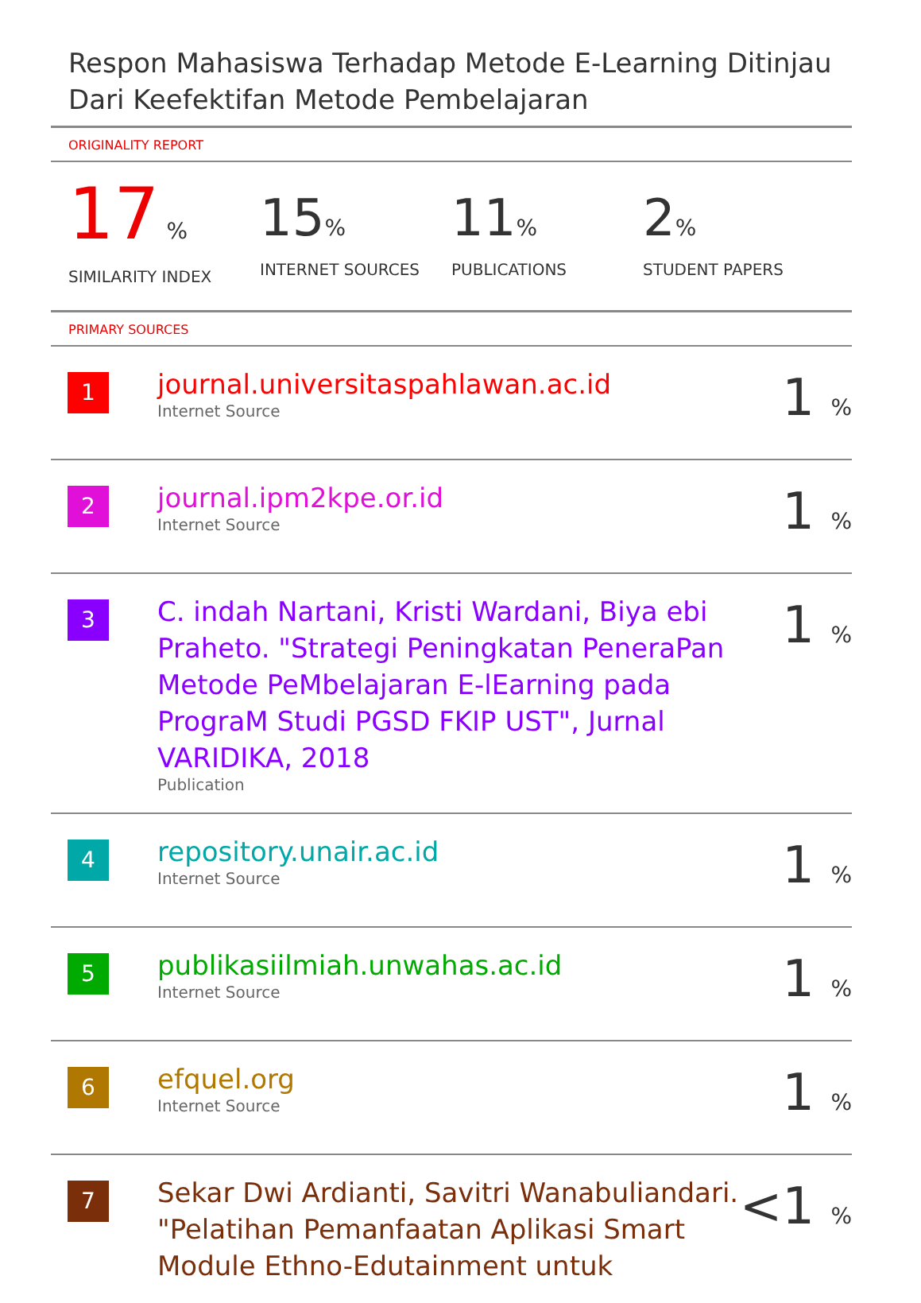Respon Mahasiswa Terhadap Metode E-Learning Ditinjau Dari Keefektifan Metode Pembelajaran
ORIGINALITY REPORT
17 %
SIMILARITY INDEX
15%
INTERNET SOURCES
11%
PUBLICATIONS
2%
STUDENT PAPERS
PRIMARY SOURCES
| 1 | journal.universitaspahlawan.ac.id Internet Source | 1 % |
| 2 | journal.ipm2kpe.or.id Internet Source | 1 % |
| 3 | C. indah Nartani, Kristi Wardani, Biya ebi Praheto. "Strategi Peningkatan PeneraPan Metode PeMbelajaran E-lEarning pada PrograM Studi PGSD FKIP UST", Jurnal VARIDIKA, 2018 Publication | 1 % |
| 4 | repository.unair.ac.id Internet Source | 1 % |
| 5 | publikasiilmiah.unwahas.ac.id Internet Source | 1 % |
| 6 | efquel.org Internet Source | 1 % |
| 7 | Sekar Dwi Ardianti, Savitri Wanabuliandari. "Pelatihan Pemanfaatan Aplikasi Smart Module Ethno-Edutainment untuk | <1 % |